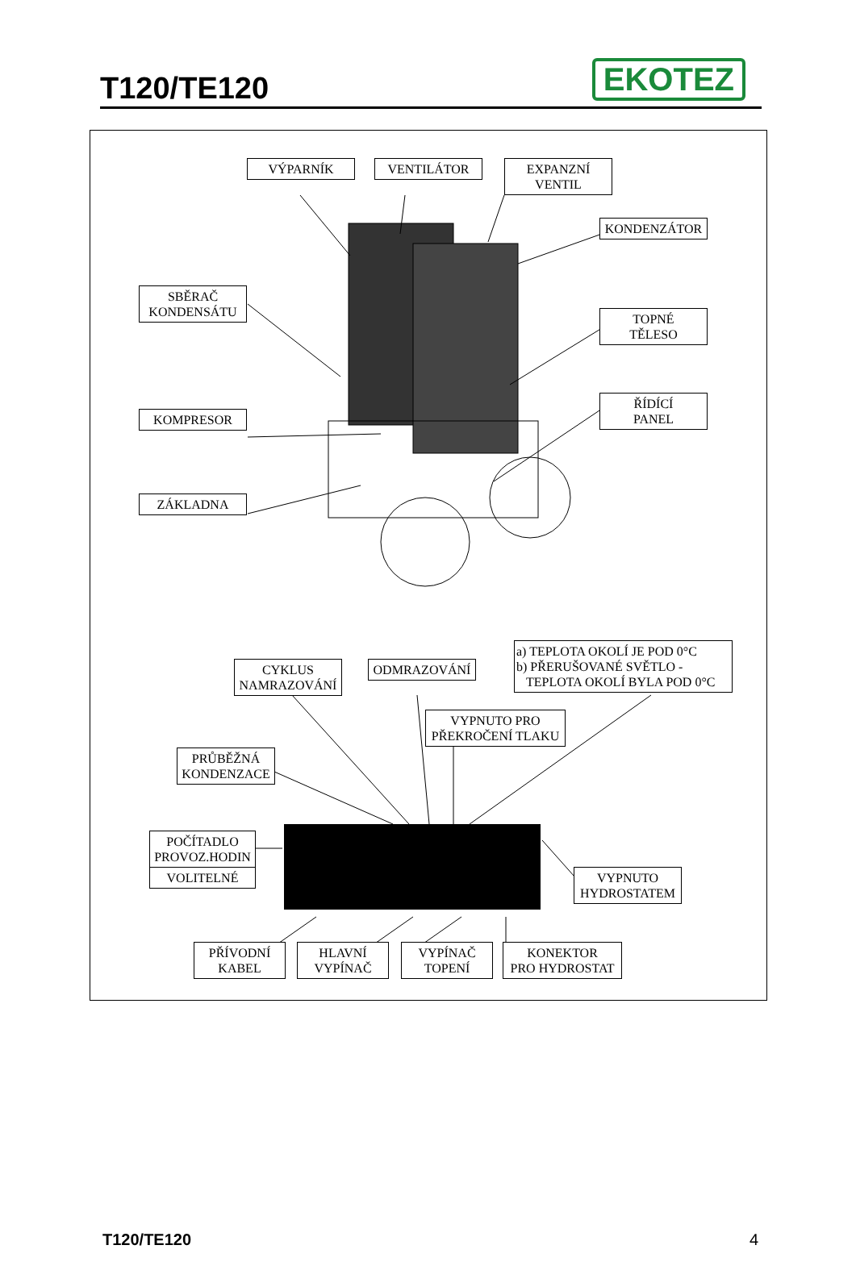T120/TE120
EKOTEZ
VÝPARNÍK VENTILÁTOR
EXPANZNÍ
VENTIL
KONDENZÁTOR
SBĚRAČ
KONDENSÁTU
TOPNÉ
TĚLESO
ŘÍDÍCÍ
PANEL
KOMPRESOR
ZÁKLADNA
a) TEPLOTA OKOLÍ JE POD 0°C
b) PŘERUŠOVANÉ SVĚTLO -
TEPLOTA OKOLÍ BYLA POD 0°C
CYKLUS
NAMRAZOVÁNÍ
ODMRAZOVÁNÍ
VYPNUTO PRO
PŘEKROČENÍ TLAKU
PRŮBĚŽNÁ
KONDENZACE
POČÍTADLO
PROVOZ.HODIN
VOLITELNÉ
VYPNUTO
HYDROSTATEM
PŘÍVODNÍ
KABEL
HLAVNÍ
VYPÍNAČ
VYPÍNAČ
TOPENÍ
KONEKTOR
PRO HYDROSTAT
T120/TE120 4